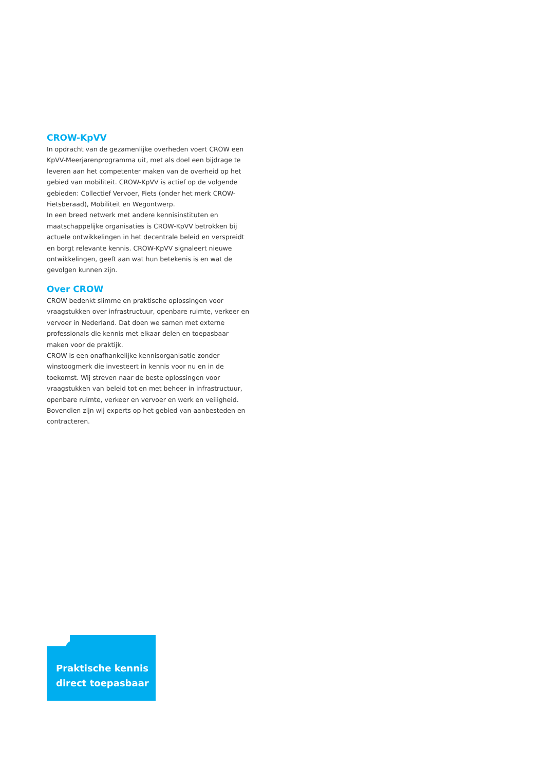CROW-KpVV
In opdracht van de gezamenlijke overheden voert CROW een KpVV-Meerjarenprogramma uit, met als doel een bijdrage te leveren aan het competenter maken van de overheid op het gebied van mobiliteit. CROW-KpVV is actief op de volgende gebieden: Collectief Vervoer, Fiets (onder het merk CROW-Fietsberaad), Mobiliteit en Wegontwerp.
In een breed netwerk met andere kennisinstituten en maatschappelijke organisaties is CROW-KpVV betrokken bij actuele ontwikkelingen in het decentrale beleid en verspreidt en borgt relevante kennis. CROW-KpVV signaleert nieuwe ontwikkelingen, geeft aan wat hun betekenis is en wat de gevolgen kunnen zijn.
Over CROW
CROW bedenkt slimme en praktische oplossingen voor vraagstukken over infrastructuur, openbare ruimte, verkeer en vervoer in Nederland. Dat doen we samen met externe professionals die kennis met elkaar delen en toepasbaar maken voor de praktijk.
CROW is een onafhankelijke kennisorganisatie zonder winstoogmerk die investeert in kennis voor nu en in de toekomst. Wij streven naar de beste oplossingen voor vraagstukken van beleid tot en met beheer in infrastructuur, openbare ruimte, verkeer en vervoer en werk en veiligheid. Bovendien zijn wij experts op het gebied van aanbesteden en contracteren.
Praktische kennis
direct toepasbaar